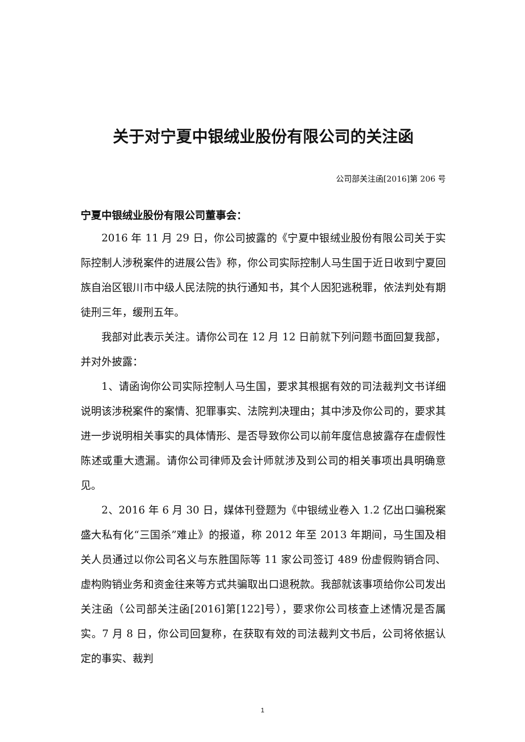关于对宁夏中银绒业股份有限公司的关注函
公司部关注函[2016]第 206 号
宁夏中银绒业股份有限公司董事会：
2016 年 11 月 29 日，你公司披露的《宁夏中银绒业股份有限公司关于实际控制人涉税案件的进展公告》称，你公司实际控制人马生国于近日收到宁夏回族自治区银川市中级人民法院的执行通知书，其个人因犯逃税罪，依法判处有期徒刑三年，缓刑五年。
我部对此表示关注。请你公司在 12 月 12 日前就下列问题书面回复我部，并对外披露：
1、请函询你公司实际控制人马生国，要求其根据有效的司法裁判文书详细说明该涉税案件的案情、犯罪事实、法院判决理由；其中涉及你公司的，要求其进一步说明相关事实的具体情形、是否导致你公司以前年度信息披露存在虚假性陈述或重大遗漏。请你公司律师及会计师就涉及到公司的相关事项出具明确意见。
2、2016 年 6 月 30 日，媒体刊登题为《中银绒业卷入 1.2 亿出口骗税案 盛大私有化“三国杀”难止》的报道，称 2012 年至 2013 年期间，马生国及相关人员通过以你公司名义与东胜国际等 11 家公司签订 489 份虚假购销合同、虚构购销业务和资金往来等方式共骗取出口退税款。我部就该事项给你公司发出关注函（公司部关注函[2016]第[122]号），要求你公司核查上述情况是否属实。7 月 8 日，你公司回复称，在获取有效的司法裁判文书后，公司将依据认定的事实、裁判
1